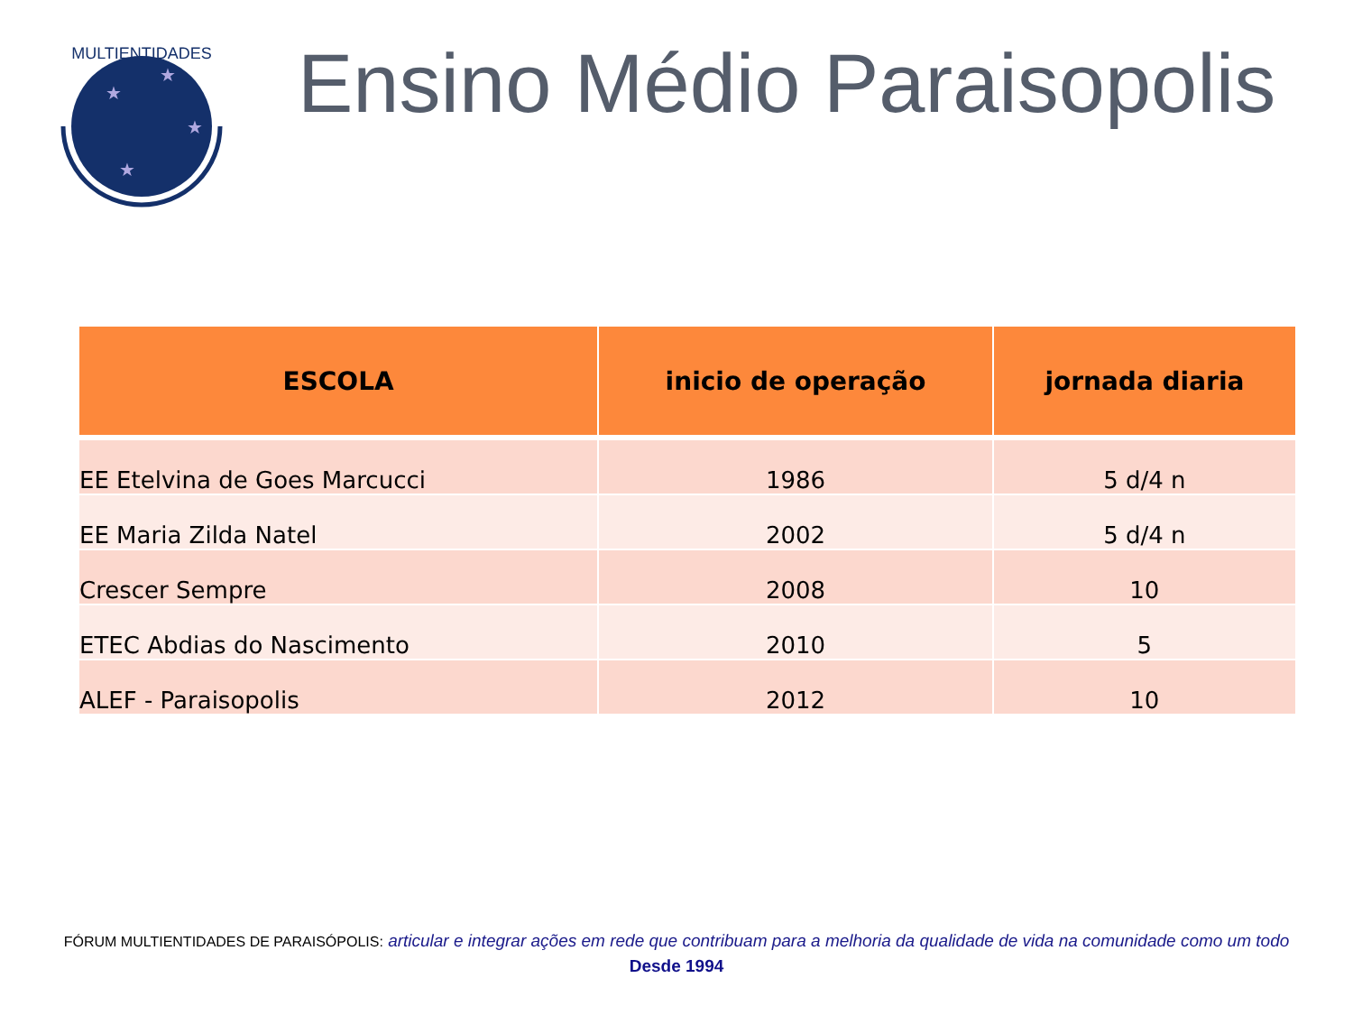MULTIENTIDADES
★
★
★
★
Ensino Médio Paraisopolis
| ESCOLA | inicio de operação | jornada diaria |
| --- | --- | --- |
| EE Etelvina de Goes Marcucci | 1986 | 5 d/4 n |
| EE Maria Zilda Natel | 2002 | 5 d/4 n |
| Crescer Sempre | 2008 | 10 |
| ETEC Abdias do Nascimento | 2010 | 5 |
| ALEF - Paraisopolis | 2012 | 10 |
FÓRUM MULTIENTIDADES DE PARAISÓPOLIS: articular e integrar ações em rede que contribuam para a melhoria da qualidade de vida na comunidade como um todo
Desde 1994